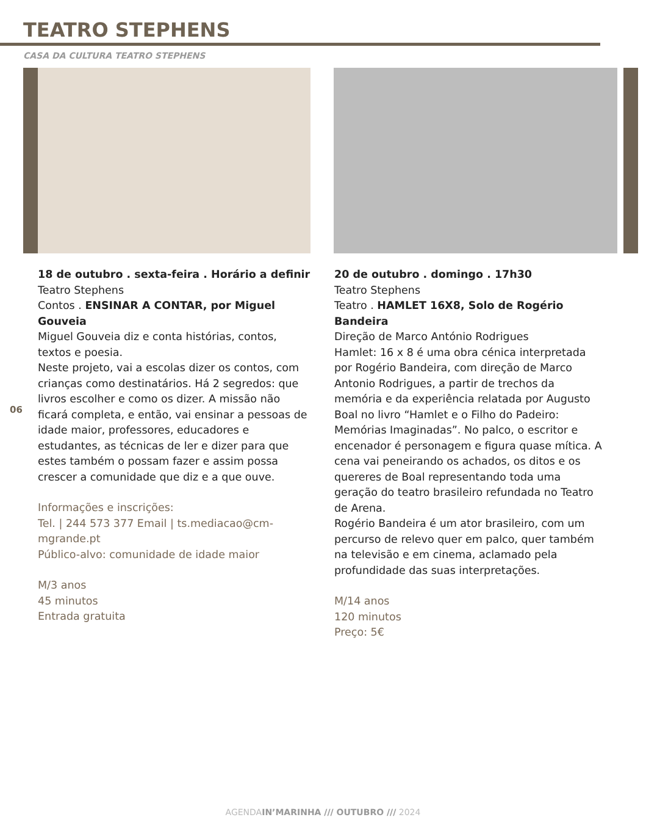TEATRO STEPHENS
CASA DA CULTURA TEATRO STEPHENS
06
18 de outubro . sexta-feira . Horário a definir
Teatro Stephens
Contos . ENSINAR A CONTAR, por Miguel Gouveia
Miguel Gouveia diz e conta histórias, contos, textos e poesia.
Neste projeto, vai a escolas dizer os contos, com crianças como destinatários. Há 2 segredos: que livros escolher e como os dizer. A missão não ficará completa, e então, vai ensinar a pessoas de idade maior, professores, educadores e estudantes, as técnicas de ler e dizer para que estes também o possam fazer e assim possa crescer a comunidade que diz e a que ouve.
Informações e inscrições:
Tel. | 244 573 377 Email | ts.mediacao@cm-mgrande.pt
Público-alvo: comunidade de idade maior
M/3 anos
45 minutos
Entrada gratuita
20 de outubro . domingo . 17h30
Teatro Stephens
Teatro . HAMLET 16X8, Solo de Rogério Bandeira
Direção de Marco António Rodrigues
Hamlet: 16 x 8 é uma obra cénica interpretada por Rogério Bandeira, com direção de Marco Antonio Rodrigues, a partir de trechos da memória e da experiência relatada por Augusto Boal no livro “Hamlet e o Filho do Padeiro: Memórias Imaginadas”. No palco, o escritor e encenador é personagem e figura quase mítica. A cena vai peneirando os achados, os ditos e os quereres de Boal representando toda uma geração do teatro brasileiro refundada no Teatro de Arena.
Rogério Bandeira é um ator brasileiro, com um percurso de relevo quer em palco, quer também na televisão e em cinema, aclamado pela profundidade das suas interpretações.
M/14 anos
120 minutos
Preço: 5€
AGENDAIN’MARINHA /// OUTUBRO /// 2024